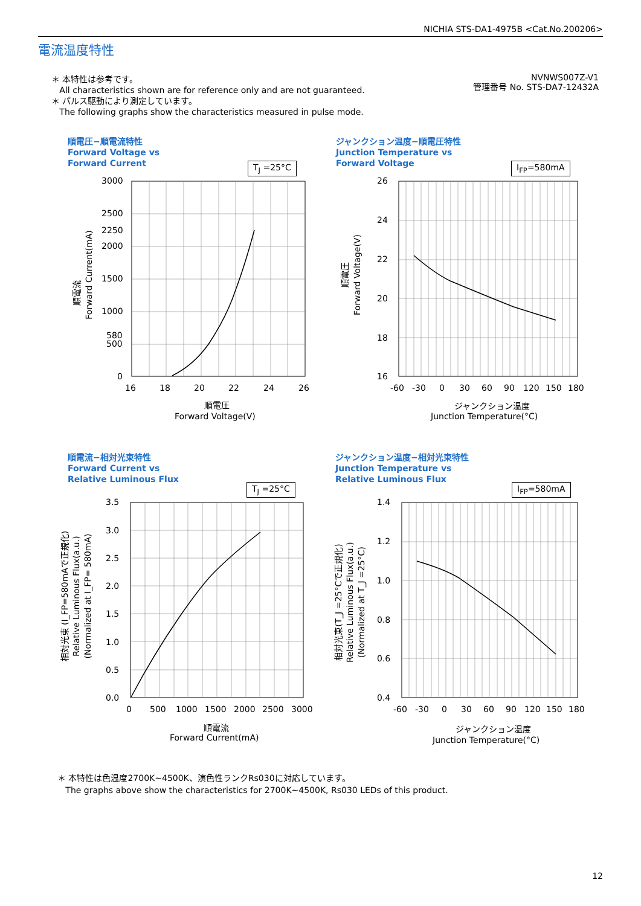NICHIA STS-DA1-4975B <Cat.No.200206>
電流温度特性
＊ 本特性は参考です。
All characteristics shown are for reference only and are not guaranteed.
＊ パルス駆動により測定しています。
The following graphs show the characteristics measured in pulse mode.
NVNWS007Z-V1
管理番号 No. STS-DA7-12432A
順電圧−順電流特性
Forward Voltage vs
Forward Current
T<sub>J</sub> =25°C
3000
2500
2250
2000
1500
1000
580
500
0
16
18
20
22
24
26
順電圧
Forward Voltage(V)
順電流
Forward Current(mA)
ジャンクション温度−順電圧特性
Junction Temperature vs
Forward Voltage
I<sub>FP</sub>=580mA
26
24
22
20
18
16
-60
-30
0
30
60
90
120
150
180
ジャンクション温度
Junction Temperature(°C)
順電圧
Forward Voltage(V)
順電流−相対光束特性
Forward Current vs
Relative Luminous Flux
T<sub>J</sub> =25°C
3.5
3.0
2.5
2.0
1.5
1.0
0.5
0.0
0
500
1000
1500
2000
2500
3000
順電流
Forward Current(mA)
相対光束 (I_FP=580mAで正規化)
Relative Luminous Flux(a.u.)
(Normalized at I_FP= 580mA)
ジャンクション温度−相対光束特性
Junction Temperature vs
Relative Luminous Flux
I<sub>FP</sub>=580mA
1.4
1.2
1.0
0.8
0.6
0.4
-60
-30
0
30
60
90
120
150
180
ジャンクション温度
Junction Temperature(°C)
相対光束(T_J =25°Cで正規化)
Relative Luminous Flux(a.u.)
(Normalized at T_J =25°C)
＊ 本特性は色温度2700K~4500K、演色性ランクRs030に対応しています。
The graphs above show the characteristics for 2700K~4500K, Rs030 LEDs of this product.
12